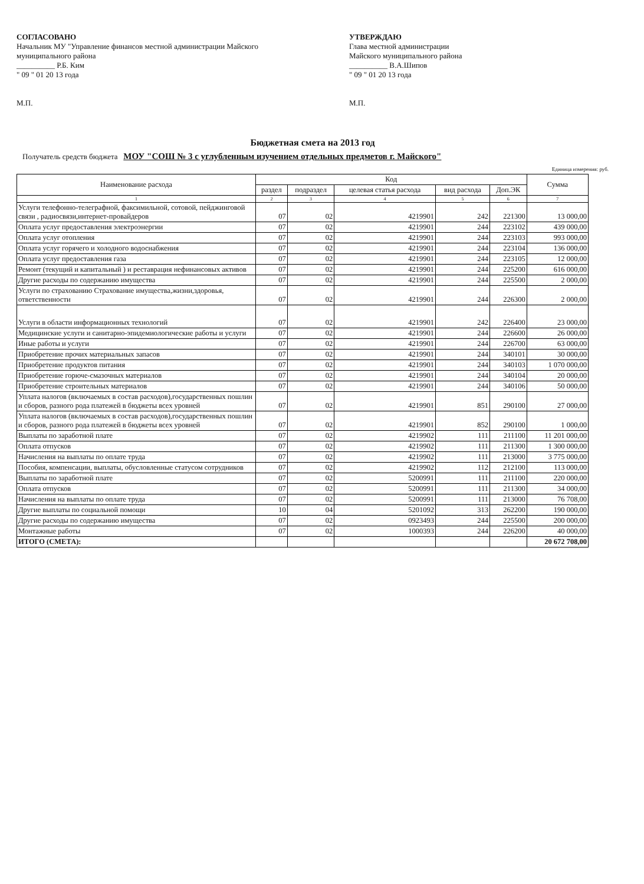СОГЛАСОВАНО
Начальник МУ "Управление финансов местной администрации Майского муниципального района
__________ Р.Б. Ким
" 09 " 01 20 13 года
М.П.
УТВЕРЖДАЮ
Глава местной администрации
Майского муниципального района
__________ В.А.Шипов
" 09 " 01 20 13 года
М.П.
Бюджетная смета на 2013 год
Получатель средств бюджета МОУ "СОШ № 3 с углубленным изучением отдельных предметов г. Майского"
Единица измерения: руб.
| Наименование расхода | Код | | | | | Сумма |
| --- | --- | --- | --- | --- | --- | --- |
| | раздел | подраздел | целевая статья расхода | вид расхода | Доп.ЭК | |
| 1 | 2 | 3 | 4 | 5 | 6 | 7 |
| Услуги телефонно-телеграфной, факсимильной, сотовой, пейджинговой связи , радиосвязи,интернет-провайдеров | 07 | 02 | 4219901 | 242 | 221300 | 13 000,00 |
| Оплата услуг предоставления электроэнергии | 07 | 02 | 4219901 | 244 | 223102 | 439 000,00 |
| Оплата услуг отопления | 07 | 02 | 4219901 | 244 | 223103 | 993 000,00 |
| Оплата услуг горячего и холодного водоснабжения | 07 | 02 | 4219901 | 244 | 223104 | 136 000,00 |
| Оплата услуг предоставления газа | 07 | 02 | 4219901 | 244 | 223105 | 12 000,00 |
| Ремонт (текущий и капитальный ) и реставрация нефинансовых активов | 07 | 02 | 4219901 | 244 | 225200 | 616 000,00 |
| Другие расходы по содержанию имущества | 07 | 02 | 4219901 | 244 | 225500 | 2 000,00 |
| Услуги по страхованию Страхование имущества,жизни,здоровья, ответственности | 07 | 02 | 4219901 | 244 | 226300 | 2 000,00 |
| Услуги в области информационных технологий | 07 | 02 | 4219901 | 242 | 226400 | 23 000,00 |
| Медицинские услуги и санитарно-эпидемиологические работы и услуги | 07 | 02 | 4219901 | 244 | 226600 | 26 000,00 |
| Иные работы и услуги | 07 | 02 | 4219901 | 244 | 226700 | 63 000,00 |
| Приобретение прочих материальных запасов | 07 | 02 | 4219901 | 244 | 340101 | 30 000,00 |
| Приобретение продуктов питания | 07 | 02 | 4219901 | 244 | 340103 | 1 070 000,00 |
| Приобретение горюче-смазочных материалов | 07 | 02 | 4219901 | 244 | 340104 | 20 000,00 |
| Приобретение строительных материалов | 07 | 02 | 4219901 | 244 | 340106 | 50 000,00 |
| Уплата налогов (включаемых в состав расходов),государственных пошлин и сборов, разного рода платежей в бюджеты всех уровней | 07 | 02 | 4219901 | 851 | 290100 | 27 000,00 |
| Уплата налогов (включаемых в состав расходов),государственных пошлин и сборов, разного рода платежей в бюджеты всех уровней | 07 | 02 | 4219901 | 852 | 290100 | 1 000,00 |
| Выплаты по заработной плате | 07 | 02 | 4219902 | 111 | 211100 | 11 201 000,00 |
| Оплата отпусков | 07 | 02 | 4219902 | 111 | 211300 | 1 300 000,00 |
| Начисления на выплаты по оплате труда | 07 | 02 | 4219902 | 111 | 213000 | 3 775 000,00 |
| Пособия, компенсации, выплаты, обусловленные статусом сотрудников | 07 | 02 | 4219902 | 112 | 212100 | 113 000,00 |
| Выплаты по заработной плате | 07 | 02 | 5200991 | 111 | 211100 | 220 000,00 |
| Оплата отпусков | 07 | 02 | 5200991 | 111 | 211300 | 34 000,00 |
| Начисления на выплаты по оплате труда | 07 | 02 | 5200991 | 111 | 213000 | 76 708,00 |
| Другие выплаты по социальной помощи | 10 | 04 | 5201092 | 313 | 262200 | 190 000,00 |
| Другие расходы по содержанию имущества | 07 | 02 | 0923493 | 244 | 225500 | 200 000,00 |
| Монтажные работы | 07 | 02 | 1000393 | 244 | 226200 | 40 000,00 |
| ИТОГО (СМЕТА): | | | | | | 20 672 708,00 |